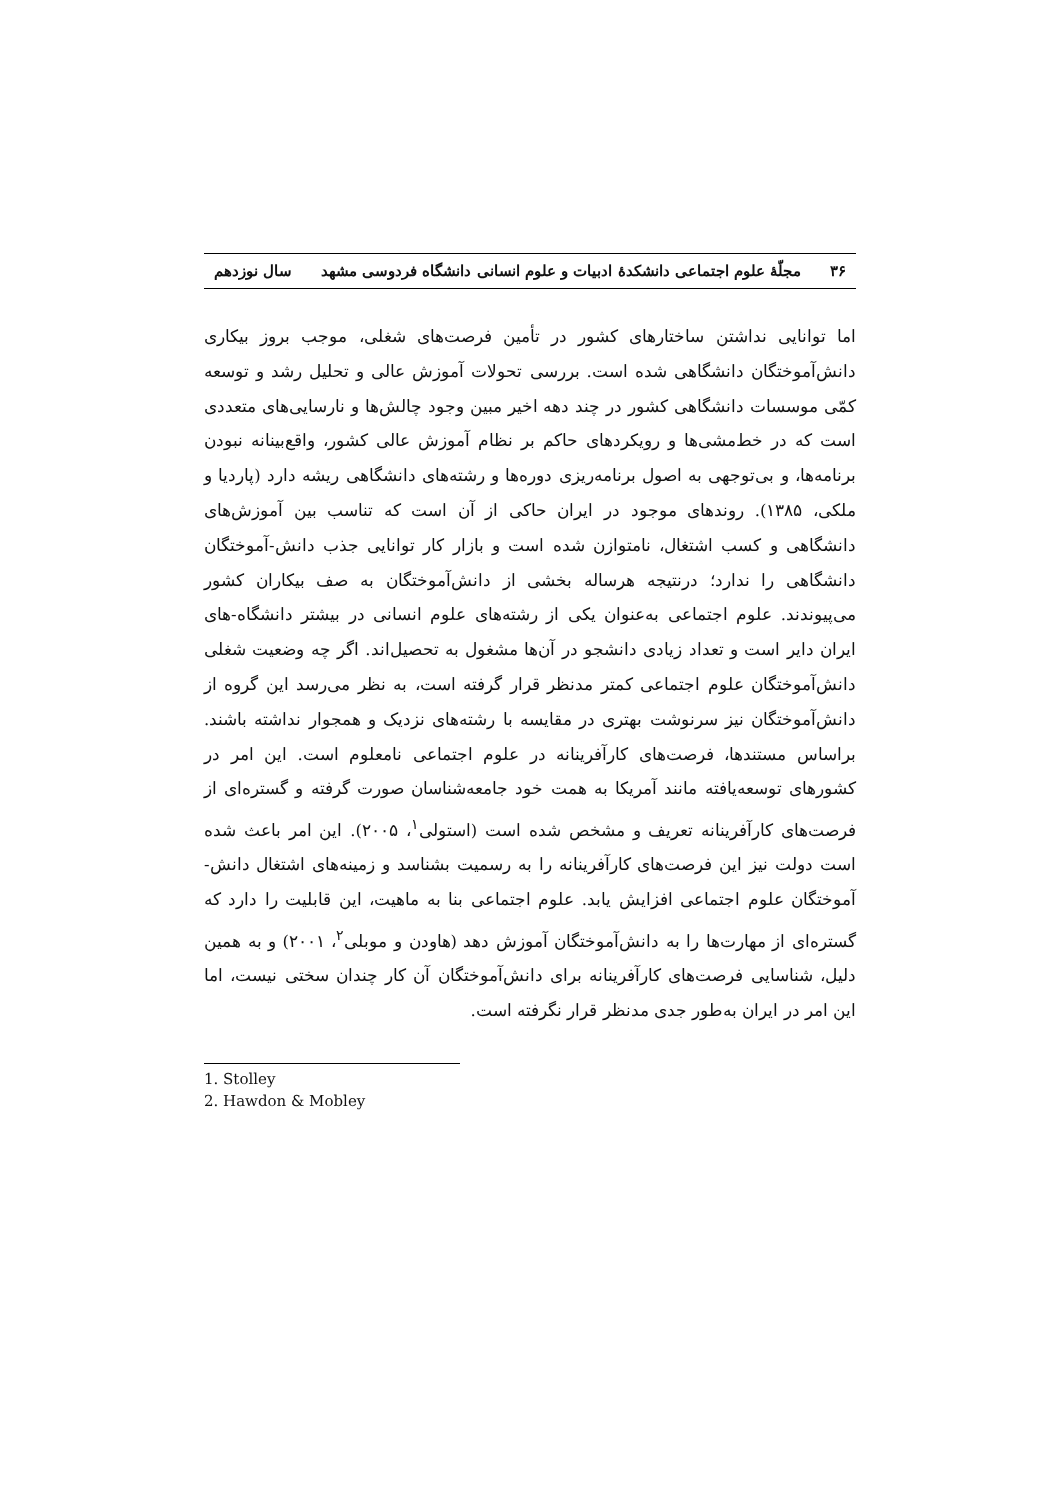۳۶ مجلّهٔ علوم اجتماعی دانشکدهٔ ادبیات و علوم انسانی دانشگاه فردوسی مشهد سال نوزدهم
اما توانایی نداشتن ساختارهای کشور در تأمین فرصت‌های شغلی، موجب بروز بیکاری دانش‌آموختگان دانشگاهی شده است. بررسی تحولات آموزش عالی و تحلیل رشد و توسعه کمّی موسسات دانشگاهی کشور در چند دهه اخیر مبین وجود چالش‌ها و نارسایی‌های متعددی است که در خط‌مشی‌ها و رویکردهای حاکم بر نظام آموزش عالی کشور، واقع‌بینانه نبودن برنامه‌ها، و بی‌توجهی به اصول برنامه‌ریزی دوره‌ها و رشته‌های دانشگاهی ریشه دارد (پاردیا و ملکی، ۱۳۸۵). روندهای موجود در ایران حاکی از آن است که تناسب بین آموزش‌های دانشگاهی و کسب اشتغال، نامتوازن شده است و بازار کار توانایی جذب دانش-آموختگان دانشگاهی را ندارد؛ درنتیجه هرساله بخشی از دانش‌آموختگان به صف بیکاران کشور می‌پیوندند. علوم اجتماعی به‌عنوان یکی از رشته‌های علوم انسانی در بیشتر دانشگاه-های ایران دایر است و تعداد زیادی دانشجو در آن‌ها مشغول به تحصیل‌اند. اگر چه وضعیت شغلی دانش‌آموختگان علوم اجتماعی کمتر مدنظر قرار گرفته است، به نظر می‌رسد این گروه از دانش‌آموختگان نیز سرنوشت بهتری در مقایسه با رشته‌های نزدیک و همجوار نداشته باشند. براساس مستندها، فرصت‌های کارآفرینانه در علوم اجتماعی نامعلوم است. این امر در کشورهای توسعه‌یافته مانند آمریکا به همت خود جامعه‌شناسان صورت گرفته و گستره‌ای از فرصت‌های کارآفرینانه تعریف و مشخص شده است (استولی<sup>۱</sup>، ۲۰۰۵). این امر باعث شده است دولت نیز این فرصت‌های کارآفرینانه را به رسمیت بشناسد و زمینه‌های اشتغال دانش-آموختگان علوم اجتماعی افزایش یابد. علوم اجتماعی بنا به ماهیت، این قابلیت را دارد که گستره‌ای از مهارت‌ها را به دانش‌آموختگان آموزش دهد (هاودن و موبلی<sup>۲</sup>، ۲۰۰۱) و به همین دلیل، شناسایی فرصت‌های کارآفرینانه برای دانش‌آموختگان آن کار چندان سختی نیست، اما این امر در ایران به‌طور جدی مدنظر قرار نگرفته است.
1. Stolley
2. Hawdon & Mobley